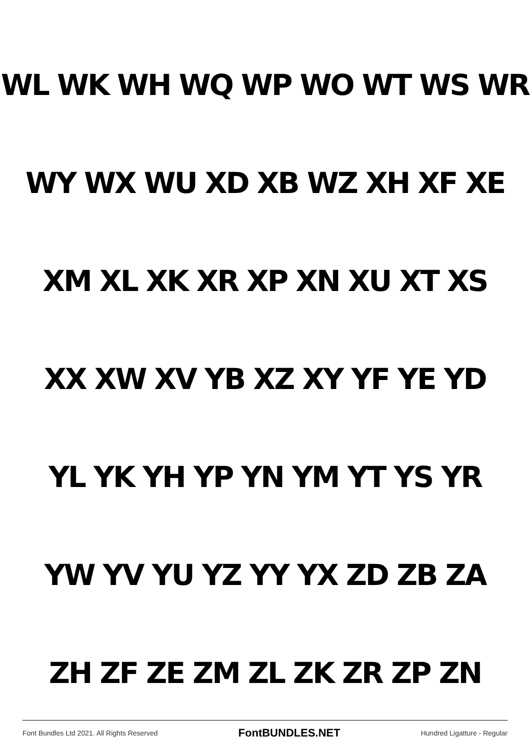WL WK WH WQ WP WO WT WS WR
WY WX WU XD XB WZ XH XF XE
XM XL XK XR XP XN XU XT XS
XX XW XV YB XZ XY YF YE YD
YL YK YH YP YN YM YT YS YR
YW YV YU YZ YY YX ZD ZB ZA
ZH ZF ZE ZM ZL ZK ZR ZP ZN
Font Bundles Ltd 2021. All Rights Reserved FontBUNDLES.NET Hundred Ligatture - Regular